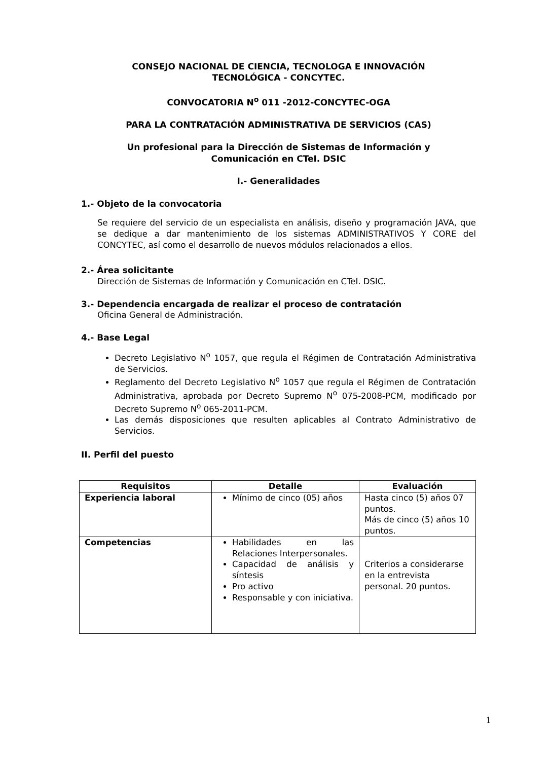CONSEJO NACIONAL DE CIENCIA, TECNOLOGA E INNOVACIÓN
TECNOLÓGICA - CONCYTEC.
CONVOCATORIA N<sup>o</sup> 011 -2012-CONCYTEC-OGA
PARA LA CONTRATACIÓN ADMINISTRATIVA DE SERVICIOS (CAS)
Un profesional para la Dirección de Sistemas de Información y
Comunicación en CTeI. DSIC
I.- Generalidades
1.- Objeto de la convocatoria
Se requiere del servicio de un especialista en análisis, diseño y programación JAVA, que se dedique a dar mantenimiento de los sistemas ADMINISTRATIVOS Y CORE del CONCYTEC, así como el desarrollo de nuevos módulos relacionados a ellos.
2.- Área solicitante
Dirección de Sistemas de Información y Comunicación en CTeI. DSIC.
3.- Dependencia encargada de realizar el proceso de contratación
Oficina General de Administración.
4.- Base Legal
Decreto Legislativo N<sup>o</sup> 1057, que regula el Régimen de Contratación Administrativa de Servicios.
Reglamento del Decreto Legislativo N<sup>o</sup> 1057 que regula el Régimen de Contratación Administrativa, aprobada por Decreto Supremo N<sup>o</sup> 075-2008-PCM, modificado por Decreto Supremo N<sup>o</sup> 065-2011-PCM.
Las demás disposiciones que resulten aplicables al Contrato Administrativo de Servicios.
II. Perfil del puesto
| Requisitos | Detalle | Evaluación |
| --- | --- | --- |
| Experiencia laboral | Mínimo de cinco (05) años | Hasta cinco (5) años 07 puntos. Más de cinco (5) años 10 puntos. |
| Competencias | Habilidades en las Relaciones Interpersonales. Capacidad de análisis y síntesis Pro activo Responsable y con iniciativa. | Criterios a considerarse en la entrevista personal. 20 puntos. |
1